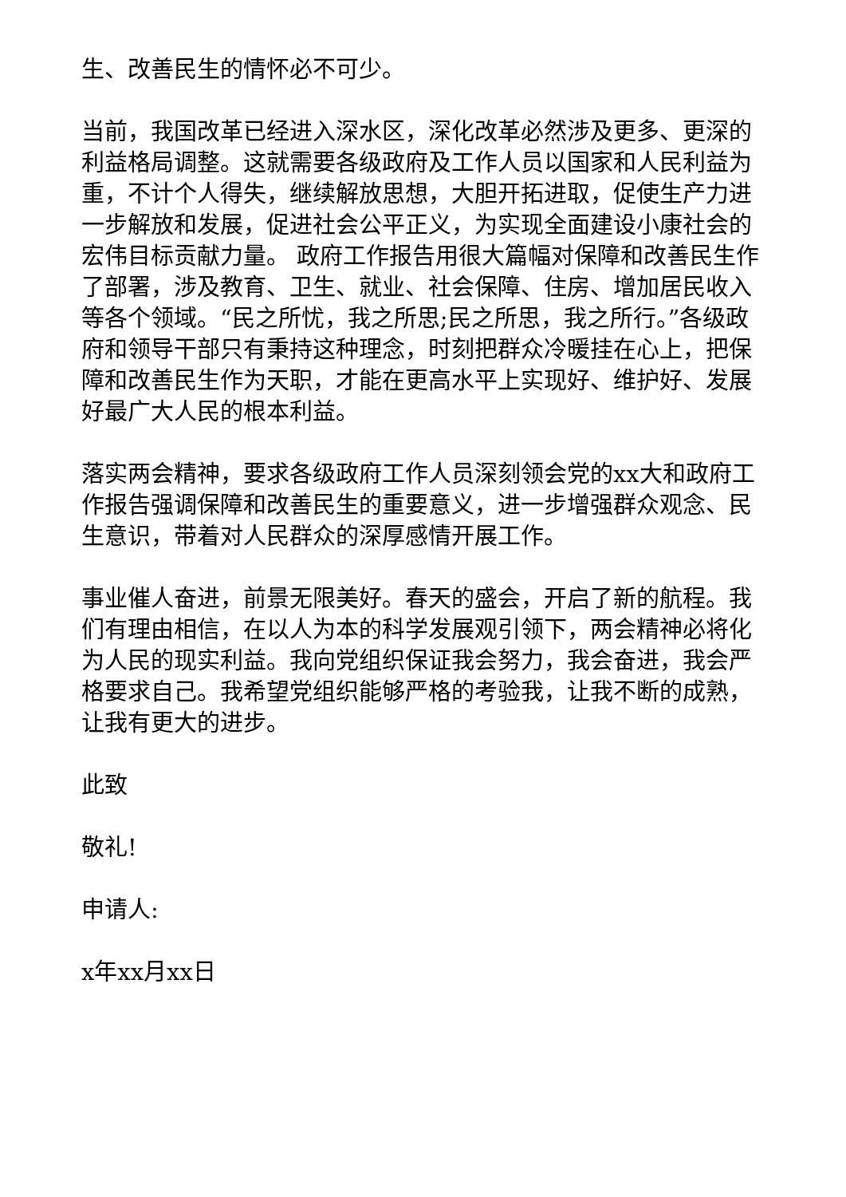生、改善民生的情怀必不可少。
当前，我国改革已经进入深水区，深化改革必然涉及更多、更深的利益格局调整。这就需要各级政府及工作人员以国家和人民利益为重，不计个人得失，继续解放思想，大胆开拓进取，促使生产力进一步解放和发展，促进社会公平正义，为实现全面建设小康社会的宏伟目标贡献力量。 政府工作报告用很大篇幅对保障和改善民生作了部署，涉及教育、卫生、就业、社会保障、住房、增加居民收入等各个领域。“民之所忧，我之所思;民之所思，我之所行。”各级政府和领导干部只有秉持这种理念，时刻把群众冷暖挂在心上，把保障和改善民生作为天职，才能在更高水平上实现好、维护好、发展好最广大人民的根本利益。
落实两会精神，要求各级政府工作人员深刻领会党的xx大和政府工作报告强调保障和改善民生的重要意义，进一步增强群众观念、民生意识，带着对人民群众的深厚感情开展工作。
事业催人奋进，前景无限美好。春天的盛会，开启了新的航程。我们有理由相信，在以人为本的科学发展观引领下，两会精神必将化为人民的现实利益。我向党组织保证我会努力，我会奋进，我会严格要求自己。我希望党组织能够严格的考验我，让我不断的成熟，让我有更大的进步。
此致
敬礼!
申请人:
x年xx月xx日